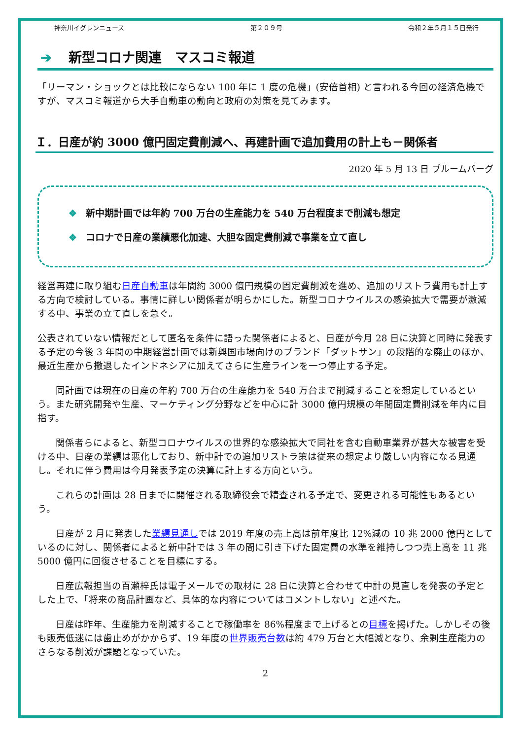神奈川イグレンニュース 第２０９号 令和２年５月１５日発行
➔ 新型コロナ関連　マスコミ報道
「リーマン・ショックとは比較にならない 100 年に 1 度の危機」(安倍首相) と言われる今回の経済危機ですが、マスコミ報道から大手自動車の動向と政府の対策を見てみます。
Ｉ．日産が約 3000 億円固定費削減へ、再建計画で追加費用の計上も－関係者
2020 年 5 月 13 日 ブルームバーグ
❖ 新中期計画では年約 700 万台の生産能力を 540 万台程度まで削減も想定
❖ コロナで日産の業績悪化加速、大胆な固定費削減で事業を立て直し
経営再建に取り組む日産自動車は年間約 3000 億円規模の固定費削減を進め、追加のリストラ費用も計上する方向で検討している。事情に詳しい関係者が明らかにした。新型コロナウイルスの感染拡大で需要が激減する中、事業の立て直しを急ぐ。
公表されていない情報だとして匿名を条件に語った関係者によると、日産が今月 28 日に決算と同時に発表する予定の今後 3 年間の中期経営計画では新興国市場向けのブランド「ダットサン」の段階的な廃止のほか、最近生産から撤退したインドネシアに加えてさらに生産ラインを一つ停止する予定。
同計画では現在の日産の年約 700 万台の生産能力を 540 万台まで削減することを想定しているという。また研究開発や生産、マーケティング分野などを中心に計 3000 億円規模の年間固定費削減を年内に目指す。
関係者らによると、新型コロナウイルスの世界的な感染拡大で同社を含む自動車業界が甚大な被害を受ける中、日産の業績は悪化しており、新中計での追加リストラ策は従来の想定より厳しい内容になる見通し。それに伴う費用は今月発表予定の決算に計上する方向という。
これらの計画は 28 日までに開催される取締役会で精査される予定で、変更される可能性もあるという。
日産が 2 月に発表した業績見通しでは 2019 年度の売上高は前年度比 12%減の 10 兆 2000 億円としているのに対し、関係者によると新中計では 3 年の間に引き下げた固定費の水準を維持しつつ売上高を 11 兆 5000 億円に回復させることを目標にする。
日産広報担当の百瀬梓氏は電子メールでの取材に 28 日に決算と合わせて中計の見直しを発表の予定とした上で、「将来の商品計画など、具体的な内容についてはコメントしない」と述べた。
日産は昨年、生産能力を削減することで稼働率を 86%程度まで上げるとの目標を掲げた。しかしその後も販売低迷には歯止めがかからず、19 年度の世界販売台数は約 479 万台と大幅減となり、余剰生産能力のさらなる削減が課題となっていた。
2